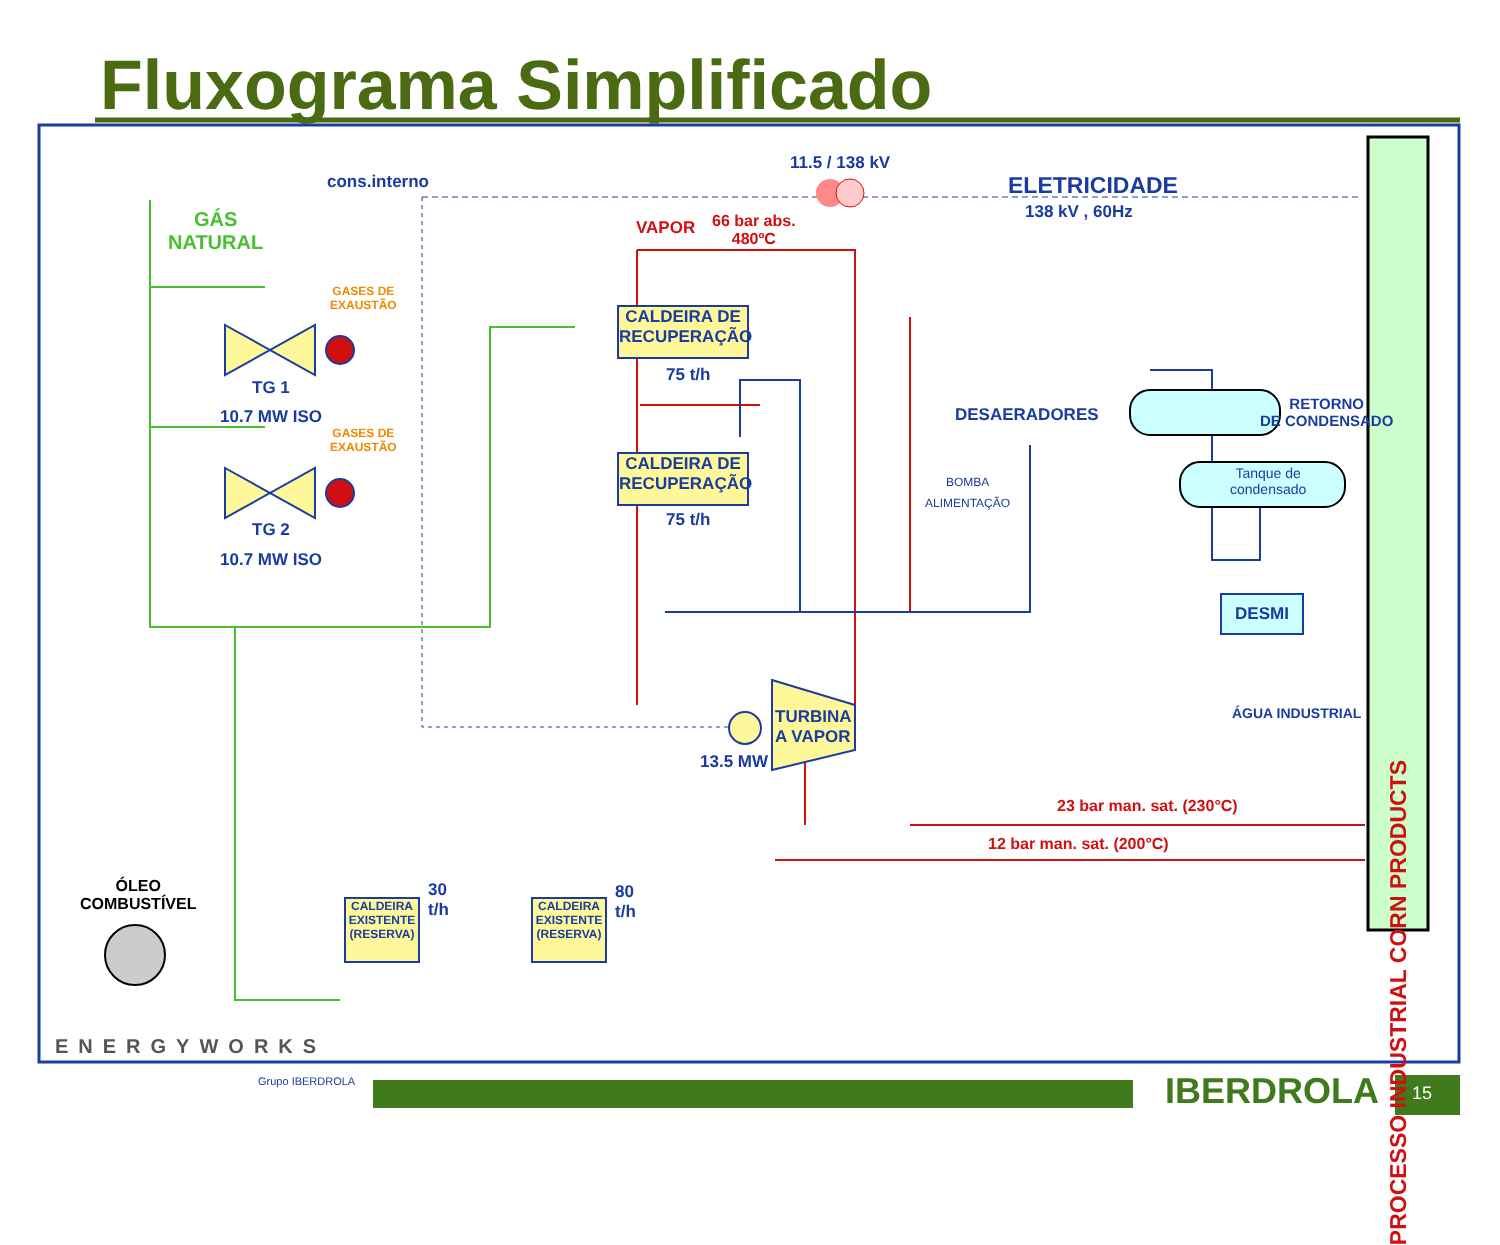Fluxograma Simplificado
11.5 / 138 kV
cons.interno ELETRICIDADE
138 kV , 60Hz
GÁS
NATURAL
VAPOR
66 bar abs.
480ºC
GASES DE
EXAUSTÃO
GASES DE
EXAUSTÃO
CALDEIRA DE RECUPERAÇÃO
CALDEIRA DE RECUPERAÇÃO
75 t/h
75 t/h
TG 1
10.7 MW ISO
TG 2
10.7 MW ISO
DESAERADORES
RETORNO
DE CONDENSADO
Tanque de
condensado
BOMBA
ALIMENTAÇÃO
DESMI
ÁGUA INDUSTRIAL
TURBINA
A VAPOR
13.5 MW
23 bar man. sat. (230°C)
12 bar man. sat. (200°C)
PROCESSO INDUSTRIAL CORN PRODUCTS
ÓLEO
COMBUSTÍVEL
CALDEIRA EXISTENTE (RESERVA)
CALDEIRA EXISTENTE (RESERVA)
30
t/h
80
t/h
ENERGYWORKS
Grupo IBERDROLA IBERDROLA 15